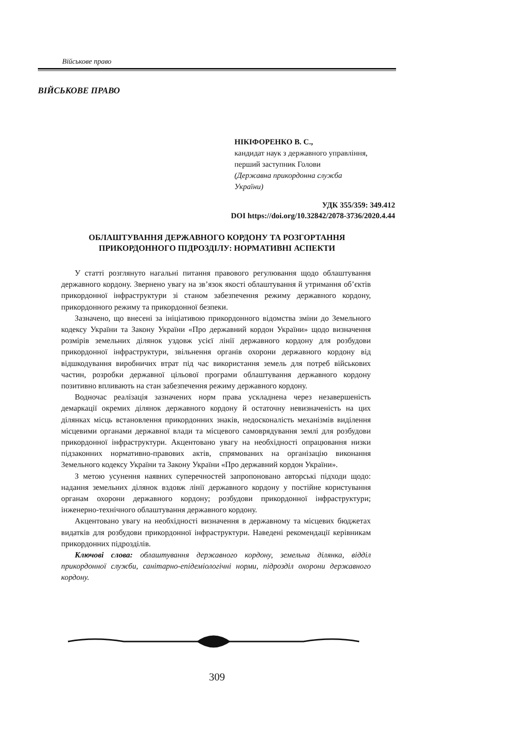Військове право
ВІЙСЬКОВЕ ПРАВО
НІКІФОРЕНКО В. С.,
кандидат наук з державного управління,
перший заступник Голови
(Державна прикордонна служба
України)
УДК 355/359: 349.412
DOI https://doi.org/10.32842/2078-3736/2020.4.44
ОБЛАШТУВАННЯ ДЕРЖАВНОГО КОРДОНУ ТА РОЗГОРТАННЯ
ПРИКОРДОННОГО ПІДРОЗДІЛУ: НОРМАТИВНІ АСПЕКТИ
У статті розглянуто нагальні питання правового регулювання щодо облаштування державного кордону. Звернено увагу на зв’язок якості облаштування й утримання об’єктів прикордонної інфраструктури зі станом забезпечення режиму державного кордону, прикордонного режиму та прикордонної безпеки.
Зазначено, що внесені за ініціативою прикордонного відомства зміни до Земельного кодексу України та Закону України «Про державний кордон України» щодо визначення розмірів земельних ділянок уздовж усієї лінії державного кордону для розбудови прикордонної інфраструктури, звільнення органів охорони державного кордону від відшкодування виробничих втрат під час використання земель для потреб військових частин, розробки державної цільової програми облаштування державного кордону позитивно впливають на стан забезпечення режиму державного кордону.
Водночас реалізація зазначених норм права ускладнена через незавершеність демаркації окремих ділянок державного кордону й остаточну невизначеність на цих ділянках місць встановлення прикордонних знаків, недосконалість механізмів виділення місцевими органами державної влади та місцевого самоврядування землі для розбудови прикордонної інфраструктури. Акцентовано увагу на необхідності опрацювання низки підзаконних нормативно-правових актів, спрямованих на організацію виконання Земельного кодексу України та Закону України «Про державний кордон України».
З метою усунення наявних суперечностей запропоновано авторські підходи щодо: надання земельних ділянок вздовж лінії державного кордону у постійне користування органам охорони державного кордону; розбудови прикордонної інфраструктури; інженерно-технічного облаштування державного кордону.
Акцентовано увагу на необхідності визначення в державному та місцевих бюджетах видатків для розбудови прикордонної інфраструктури. Наведені рекомендації керівникам прикордонних підрозділів.
Ключові слова: облаштування державного кордону, земельна ділянка, відділ прикордонної служби, санітарно-епідеміологічні норми, підрозділ охорони державного кордону.
309